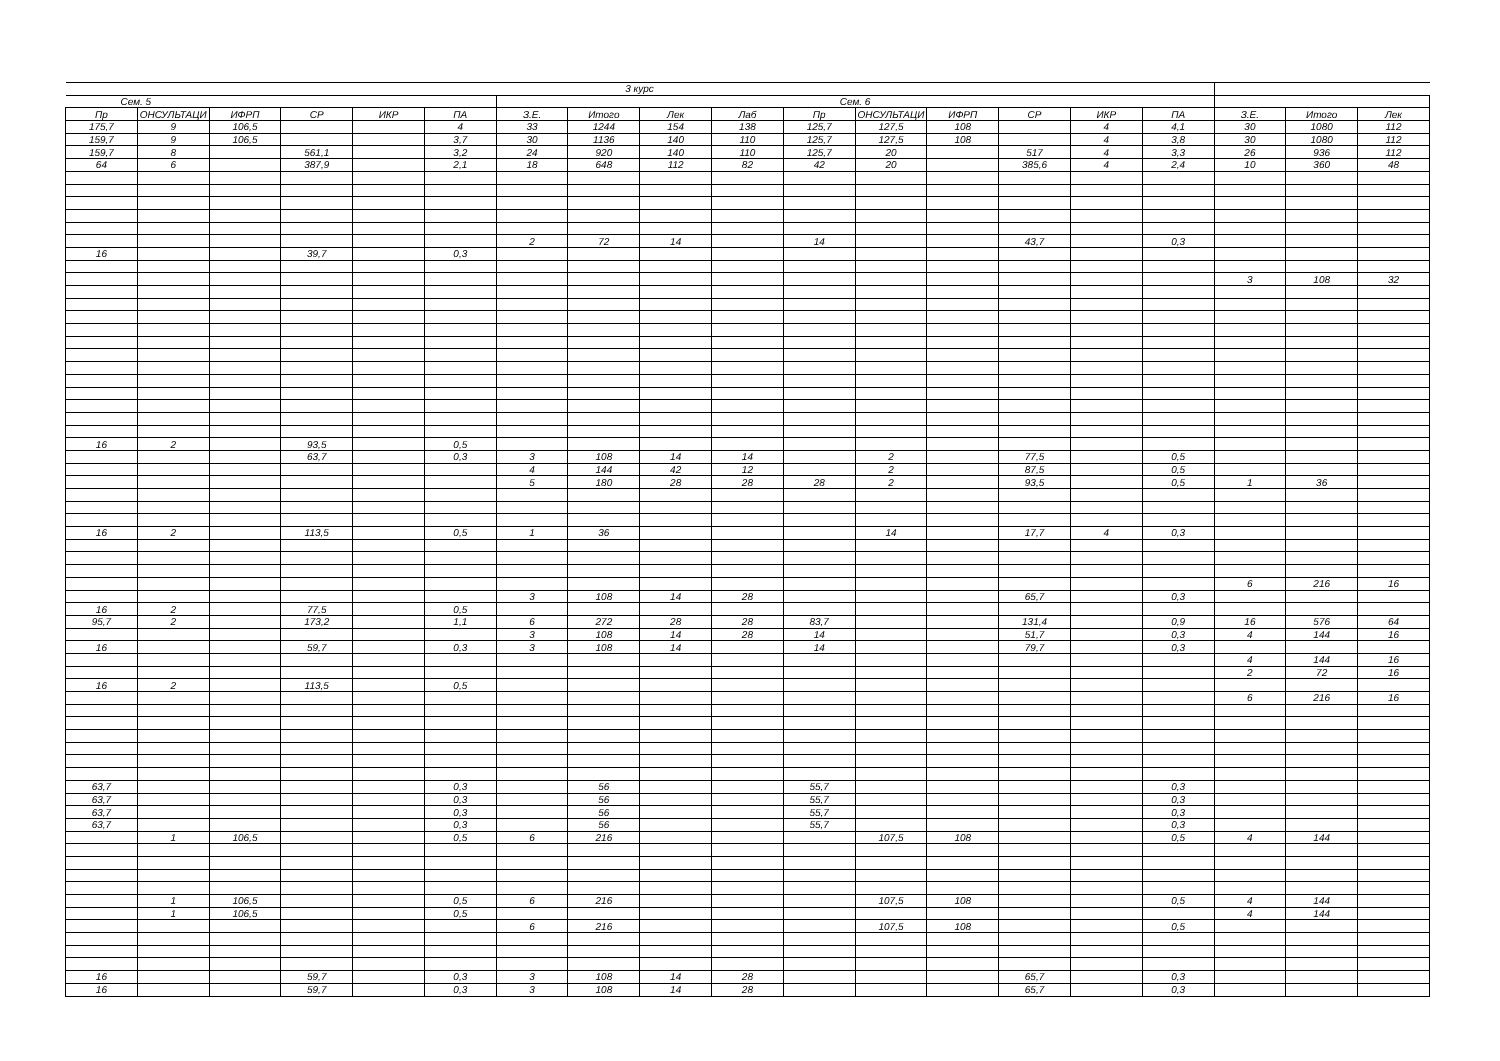| 3 курс | | | | | | | | | | | | | | | | | | |
| --- | --- | --- | --- | --- | --- | --- | --- | --- | --- | --- | --- | --- | --- | --- | --- | --- | --- | --- |
| Сем. 5 | | | | | | Сем. 6 | | | | | | | | | | | | |
| Пр | ОНСУЛЬТАЦИ | ИФРП | СР | ИКР | ПА | З.Е. | Итого | Лек | Лаб | Пр | ОНСУЛЬТАЦИ | ИФРП | СР | ИКР | ПА | З.Е. | Итого | Лек |
| 175,7 | 9 | 106,5 | | | 4 | 33 | 1244 | 154 | 138 | 125,7 | 127,5 | 108 | | 4 | 4,1 | 30 | 1080 | 112 |
| 159,7 | 9 | 106,5 | | | 3,7 | 30 | 1136 | 140 | 110 | 125,7 | 127,5 | 108 | | 4 | 3,8 | 30 | 1080 | 112 |
| 159,7 | 8 | | 561,1 | | 3,2 | 24 | 920 | 140 | 110 | 125,7 | 20 | | 517 | 4 | 3,3 | 26 | 936 | 112 |
| 64 | 6 | | 387,9 | | 2,1 | 18 | 648 | 112 | 82 | 42 | 20 | | 385,6 | 4 | 2,4 | 10 | 360 | 48 |
| | | | | | | 2 | 72 | 14 | | 14 | | | 43,7 | | 0,3 | | | |
| 16 | | | 39,7 | | 0,3 | | | | | | | | | | | | | |
| | | | | | | | | | | | | | | | | 3 | 108 | 32 |
| 16 | 2 | | 93,5 | | 0,5 | | | | | | | | | | | | | |
| | | | 63,7 | | 0,3 | 3 | 108 | 14 | 14 | | 2 | | 77,5 | | 0,5 | | | |
| | | | | | | 4 | 144 | 42 | 12 | | 2 | | 87,5 | | 0,5 | | | |
| | | | | | | 5 | 180 | 28 | 28 | 28 | 2 | | 93,5 | | 0,5 | 1 | 36 | |
| 16 | 2 | | 113,5 | | 0,5 | 1 | 36 | | | | 14 | | 17,7 | 4 | 0,3 | | | |
| | | | | | | | | | | | | | | | | 6 | 216 | 16 |
| | | | | | | 3 | 108 | 14 | 28 | | | | 65,7 | | 0,3 | | | |
| 16 | 2 | | 77,5 | | 0,5 | | | | | | | | | | | | | |
| 95,7 | 2 | | 173,2 | | 1,1 | 6 | 272 | 28 | 28 | 83,7 | | | 131,4 | | 0,9 | 16 | 576 | 64 |
| | | | | | | 3 | 108 | 14 | 28 | 14 | | | 51,7 | | 0,3 | 4 | 144 | 16 |
| 16 | | | 59,7 | | 0,3 | 3 | 108 | 14 | | 14 | | | 79,7 | | 0,3 | | | |
| | | | | | | | | | | | | | | | | 4 | 144 | 16 |
| | | | | | | | | | | | | | | | | 2 | 72 | 16 |
| 16 | 2 | | 113,5 | | 0,5 | | | | | | | | | | | | | |
| | | | | | | | | | | | | | | | | 6 | 216 | 16 |
| 63,7 | | | | | 0,3 | | 56 | | | 55,7 | | | | | 0,3 | | | |
| 63,7 | | | | | 0,3 | | 56 | | | 55,7 | | | | | 0,3 | | | |
| 63,7 | | | | | 0,3 | | 56 | | | 55,7 | | | | | 0,3 | | | |
| 63,7 | | | | | 0,3 | | 56 | | | 55,7 | | | | | 0,3 | | | |
| | 1 | 106,5 | | | 0,5 | 6 | 216 | | | | 107,5 | 108 | | | 0,5 | 4 | 144 | |
| | 1 | 106,5 | | | 0,5 | 6 | 216 | | | | 107,5 | 108 | | | 0,5 | 4 | 144 | |
| | 1 | 106,5 | | | 0,5 | | | | | | | | | | | 4 | 144 | |
| | | | | | | 6 | 216 | | | | 107,5 | 108 | | | 0,5 | | | |
| 16 | | | 59,7 | | 0,3 | 3 | 108 | 14 | 28 | | | | 65,7 | | 0,3 | | | |
| 16 | | | 59,7 | | 0,3 | 3 | 108 | 14 | 28 | | | | 65,7 | | 0,3 | | | |